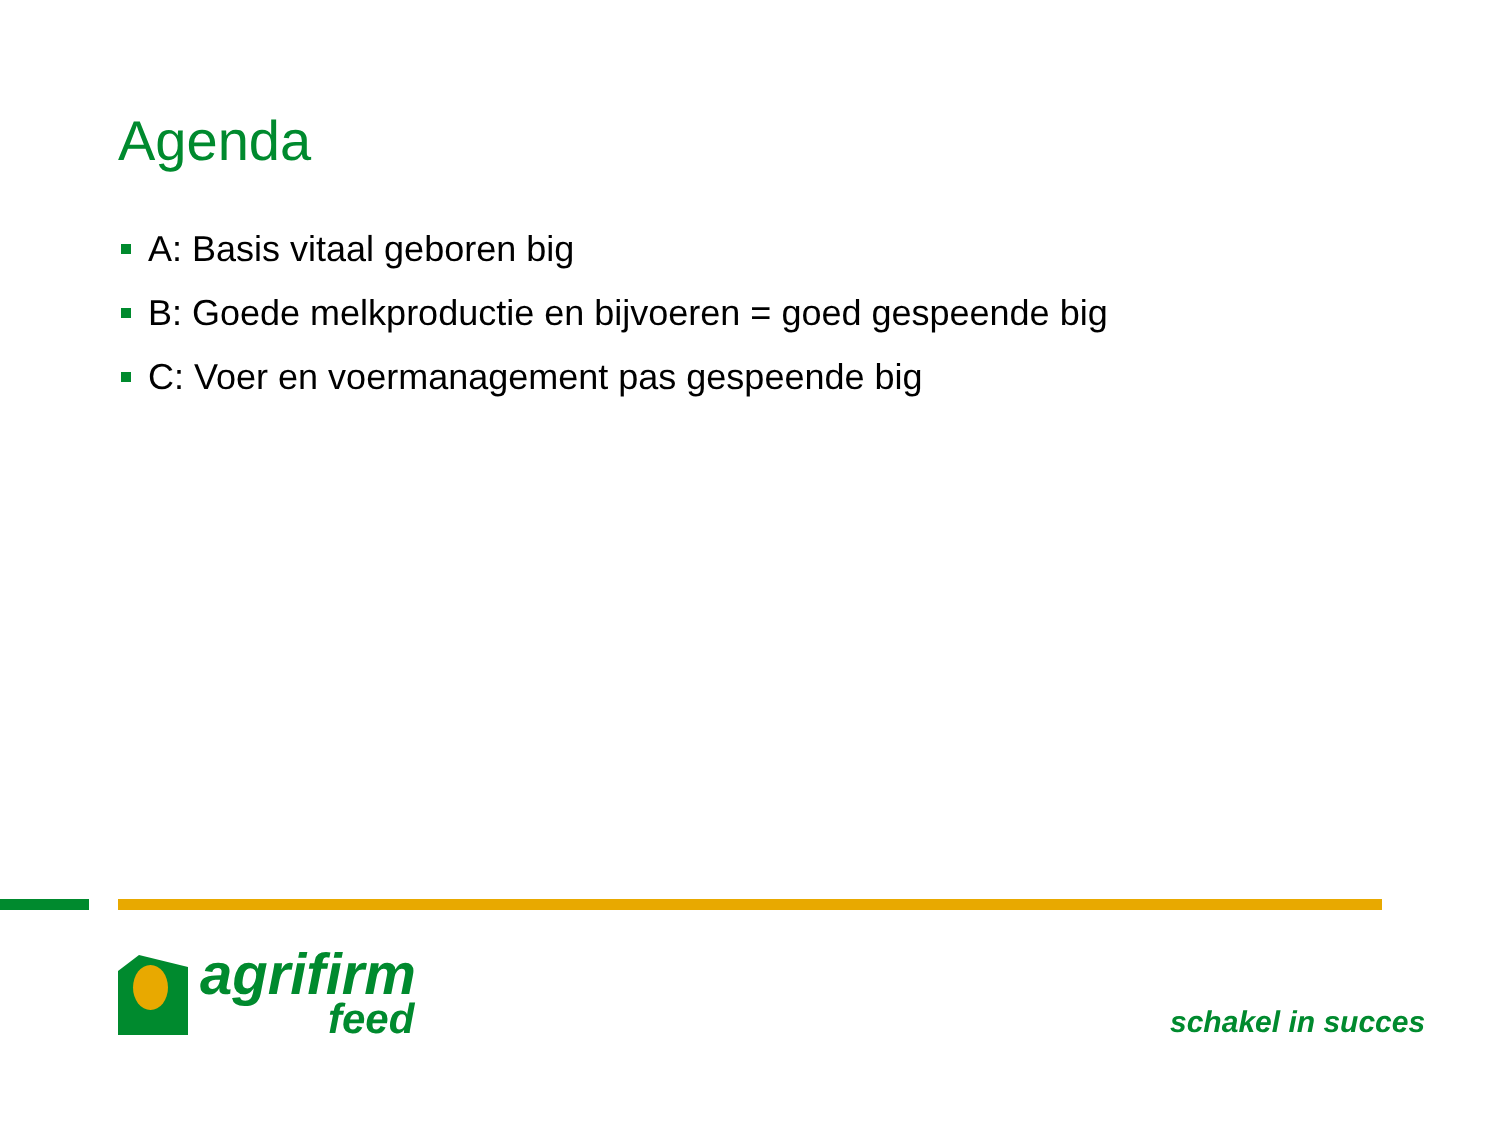Agenda
A: Basis vitaal geboren big
B: Goede melkproductie en bijvoeren = goed gespeende big
C: Voer en voermanagement pas gespeende big
agrifirm
feed
schakel in succes